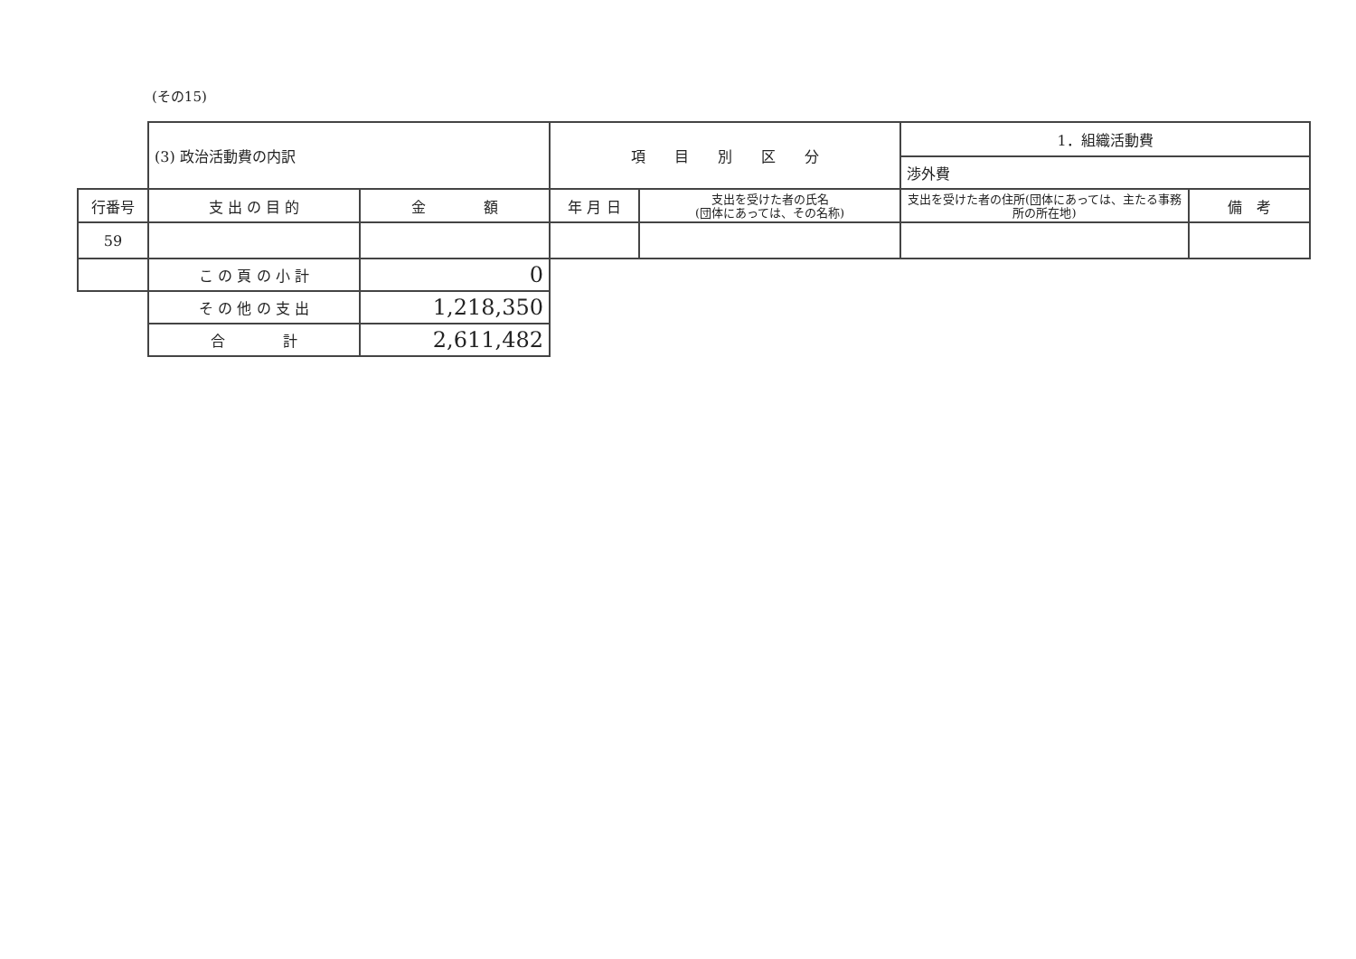(その15)
| | (3) 政治活動費の内訳 | | 項 目 別 区 分 | | 1．組織活動費 | |
| | | | | | 渉外費 | |
| 行番号 | 支 出 の 目 的 | 金 額 | 年 月 日 | 支出を受けた者の氏名 (団体にあっては、その名称) | 支出を受けた者の住所(団体にあっては、主たる事務所の所在地) | 備 考 |
| 59 | | | | | | |
| | こ の 頁 の 小 計 | 0 | | | | |
| | そ の 他 の 支 出 | 1,218,350 | | | | |
| | 合 計 | 2,611,482 | | | | |